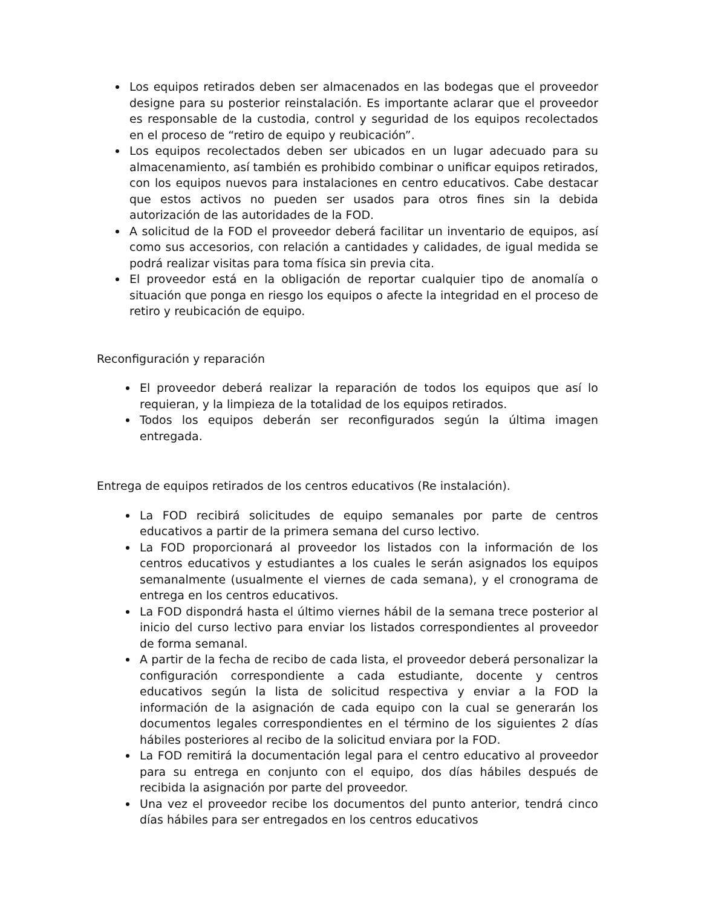Los equipos retirados deben ser almacenados en las bodegas que el proveedor designe para su posterior reinstalación. Es importante aclarar que el proveedor es responsable de la custodia, control y seguridad de los equipos recolectados en el proceso de “retiro de equipo y reubicación”.
Los equipos recolectados deben ser ubicados en un lugar adecuado para su almacenamiento, así también es prohibido combinar o unificar equipos retirados, con los equipos nuevos para instalaciones en centro educativos. Cabe destacar que estos activos no pueden ser usados para otros fines sin la debida autorización de las autoridades de la FOD.
A solicitud de la FOD el proveedor deberá facilitar un inventario de equipos, así como sus accesorios, con relación a cantidades y calidades, de igual medida se podrá realizar visitas para toma física sin previa cita.
El proveedor está en la obligación de reportar cualquier tipo de anomalía o situación que ponga en riesgo los equipos o afecte la integridad en el proceso de retiro y reubicación de equipo.
Reconfiguración y reparación
El proveedor deberá realizar la reparación de todos los equipos que así lo requieran, y la limpieza de la totalidad de los equipos retirados.
Todos los equipos deberán ser reconfigurados según la última imagen entregada.
Entrega de equipos retirados de los centros educativos (Re instalación).
La FOD recibirá solicitudes de equipo semanales por parte de centros educativos a partir de la primera semana del curso lectivo.
La FOD proporcionará al proveedor los listados con la información de los centros educativos y estudiantes a los cuales le serán asignados los equipos semanalmente (usualmente el viernes de cada semana), y el cronograma de entrega en los centros educativos.
La FOD dispondrá hasta el último viernes hábil de la semana trece posterior al inicio del curso lectivo para enviar los listados correspondientes al proveedor de forma semanal.
A partir de la fecha de recibo de cada lista, el proveedor deberá personalizar la configuración correspondiente a cada estudiante, docente y centros educativos según la lista de solicitud respectiva y enviar a la FOD la información de la asignación de cada equipo con la cual se generarán los documentos legales correspondientes en el término de los siguientes 2 días hábiles posteriores al recibo de la solicitud enviara por la FOD.
La FOD remitirá la documentación legal para el centro educativo al proveedor para su entrega en conjunto con el equipo, dos días hábiles después de recibida la asignación por parte del proveedor.
Una vez el proveedor recibe los documentos del punto anterior, tendrá cinco días hábiles para ser entregados en los centros educativos